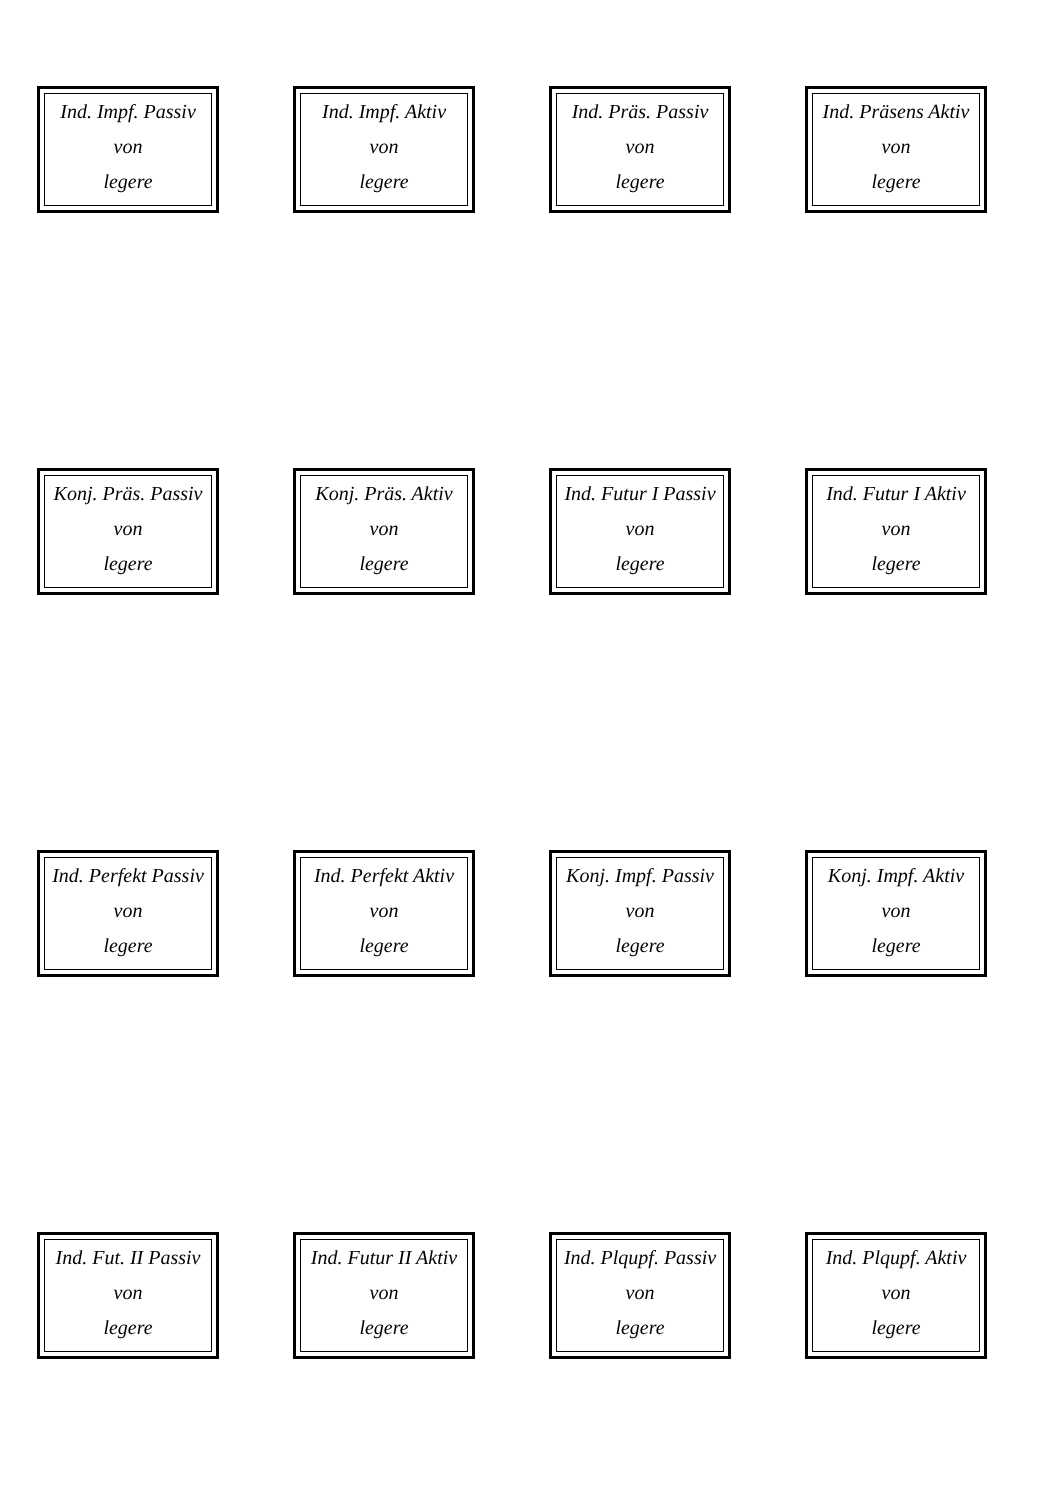Ind. Impf. Passiv
von
legere
Ind. Impf. Aktiv
von
legere
Ind. Präs. Passiv
von
legere
Ind. Präsens Aktiv
von
legere
Konj. Präs. Passiv
von
legere
Konj. Präs. Aktiv
von
legere
Ind. Futur I Passiv
von
legere
Ind. Futur I Aktiv
von
legere
Ind. Perfekt Passiv
von
legere
Ind. Perfekt Aktiv
von
legere
Konj. Impf. Passiv
von
legere
Konj. Impf. Aktiv
von
legere
Ind. Fut. II Passiv
von
legere
Ind. Futur II Aktiv
von
legere
Ind. Plqupf. Passiv
von
legere
Ind. Plqupf. Aktiv
von
legere